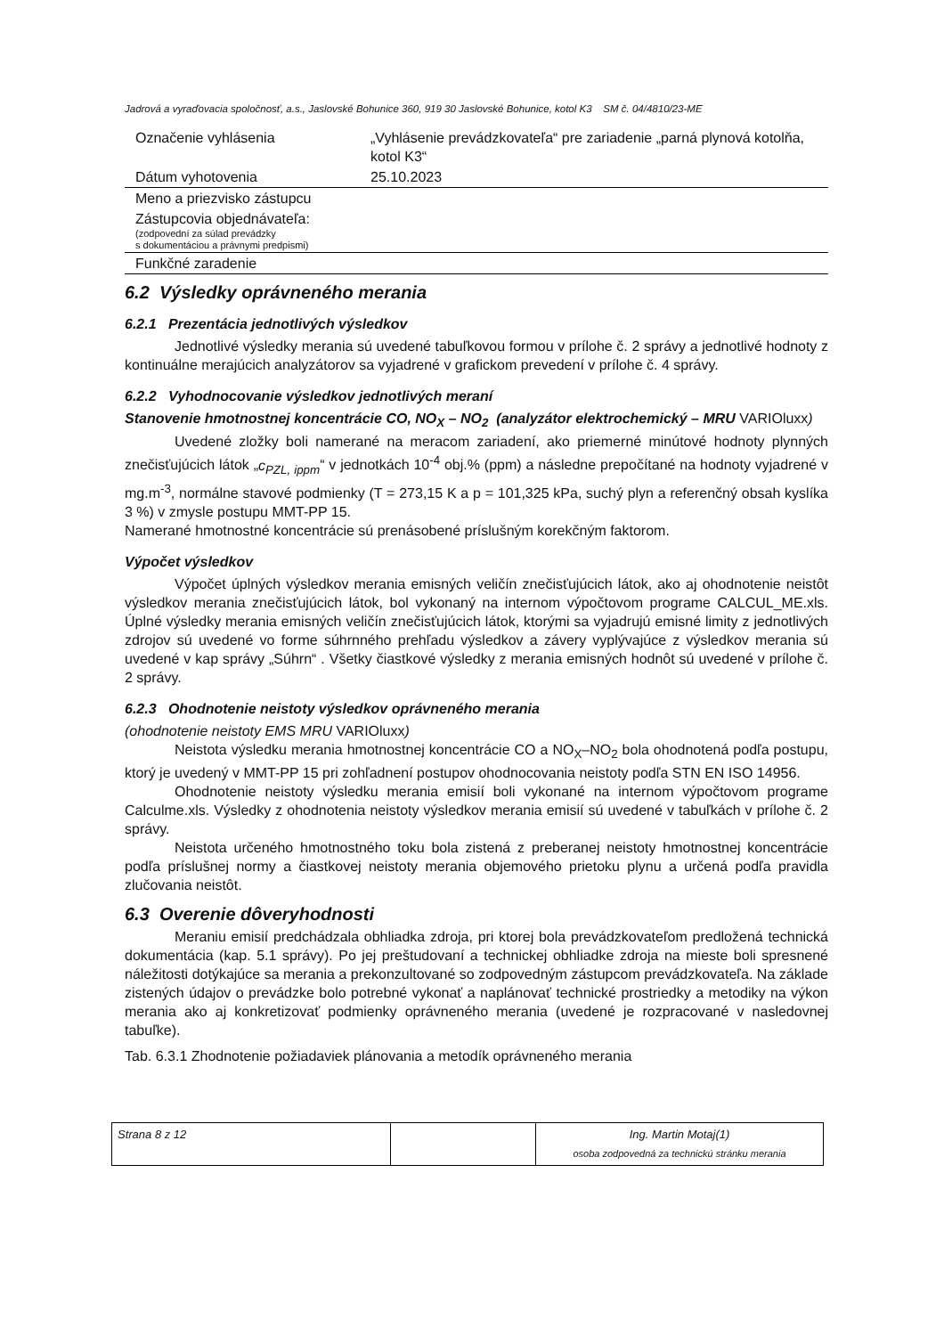Jadrová a vyraďovacia spoločnosť, a.s., Jaslovské Bohunice 360, 919 30 Jaslovské Bohunice, kotol K3 SM č. 04/4810/23-ME
| Označenie vyhlásenia | „Vyhlásenie prevádzkovateľa“ pre zariadenie „parná plynová kotolňa, kotol K3“ |
| Dátum vyhotovenia | 25.10.2023 |
| Meno a priezvisko zástupcu | |
| Zástupcovia objednávateľa: (zodpovední za súlad prevádzky s dokumentáciou a právnymi predpismi) | |
| Funkčné zaradenie | |
6.2 Výsledky oprávneného merania
6.2.1 Prezentácia jednotlivých výsledkov
Jednotlivé výsledky merania sú uvedené tabuľkovou formou v prílohe č. 2 správy a jednotlivé hodnoty z kontinuálne merajúcich analyzátorov sa vyjadrené v grafickom prevedení v prílohe č. 4 správy.
6.2.2 Vyhodnocovanie výsledkov jednotlivých meraní
Stanovenie hmotnostnej koncentrácie CO, NO<sub>X</sub> – NO<sub>2</sub> (analyzátor elektrochemický – MRU VARIOluxx)
Uvedené zložky boli namerané na meracom zariadení, ako priemerné minútové hodnoty plynných znečisťujúcich látok „c<sub>PZL, ippm</sub>“ v jednotkách 10<sup>-4</sup> obj.% (ppm) a následne prepočítané na hodnoty vyjadrené v mg.m<sup>-3</sup>, normálne stavové podmienky (T = 273,15 K a p = 101,325 kPa, suchý plyn a referenčný obsah kyslíka 3 %) v zmysle postupu MMT-PP 15.
Namerané hmotnostné koncentrácie sú prenásobené príslušným korekčným faktorom.
Výpočet výsledkov
Výpočet úplných výsledkov merania emisných veličín znečisťujúcich látok, ako aj ohodnotenie neistôt výsledkov merania znečisťujúcich látok, bol vykonaný na internom výpočtovom programe CALCUL_ME.xls. Úplné výsledky merania emisných veličín znečisťujúcich látok, ktorými sa vyjadrujú emisné limity z jednotlivých zdrojov sú uvedené vo forme súhrnného prehľadu výsledkov a závery vyplývajúce z výsledkov merania sú uvedené v kap správy „Súhrn“ . Všetky čiastkové výsledky z merania emisných hodnôt sú uvedené v prílohe č. 2 správy.
6.2.3 Ohodnotenie neistoty výsledkov oprávneného merania
(ohodnotenie neistoty EMS MRU VARIOluxx)
Neistota výsledku merania hmotnostnej koncentrácie CO a NO<sub>X</sub>–NO<sub>2</sub> bola ohodnotená podľa postupu, ktorý je uvedený v MMT-PP 15 pri zohľadnení postupov ohodnocovania neistoty podľa STN EN ISO 14956.
Ohodnotenie neistoty výsledku merania emisií boli vykonané na internom výpočtovom programe Calculme.xls. Výsledky z ohodnotenia neistoty výsledkov merania emisií sú uvedené v tabuľkách v prílohe č. 2 správy.
Neistota určeného hmotnostného toku bola zistená z preberanej neistoty hmotnostnej koncentrácie podľa príslušnej normy a čiastkovej neistoty merania objemového prietoku plynu a určená podľa pravidla zlučovania neistôt.
6.3 Overenie dôveryhodnosti
Meraniu emisií predchádzala obhliadka zdroja, pri ktorej bola prevádzkovateľom predložená technická dokumentácia (kap. 5.1 správy). Po jej preštudovaní a technickej obhliadke zdroja na mieste boli spresnené náležitosti dotýkajúce sa merania a prekonzultované so zodpovedným zástupcom prevádzkovateľa. Na základe zistených údajov o prevádzke bolo potrebné vykonať a naplánovať technické prostriedky a metodiky na výkon merania ako aj konkretizovať podmienky oprávneného merania (uvedené je rozpracované v nasledovnej tabuľke).
Tab. 6.3.1 Zhodnotenie požiadaviek plánovania a metodík oprávneného merania
| Strana 8 z 12 | | Ing. Martin Motaj(1) osoba zodpovedná za technickú stránku merania |